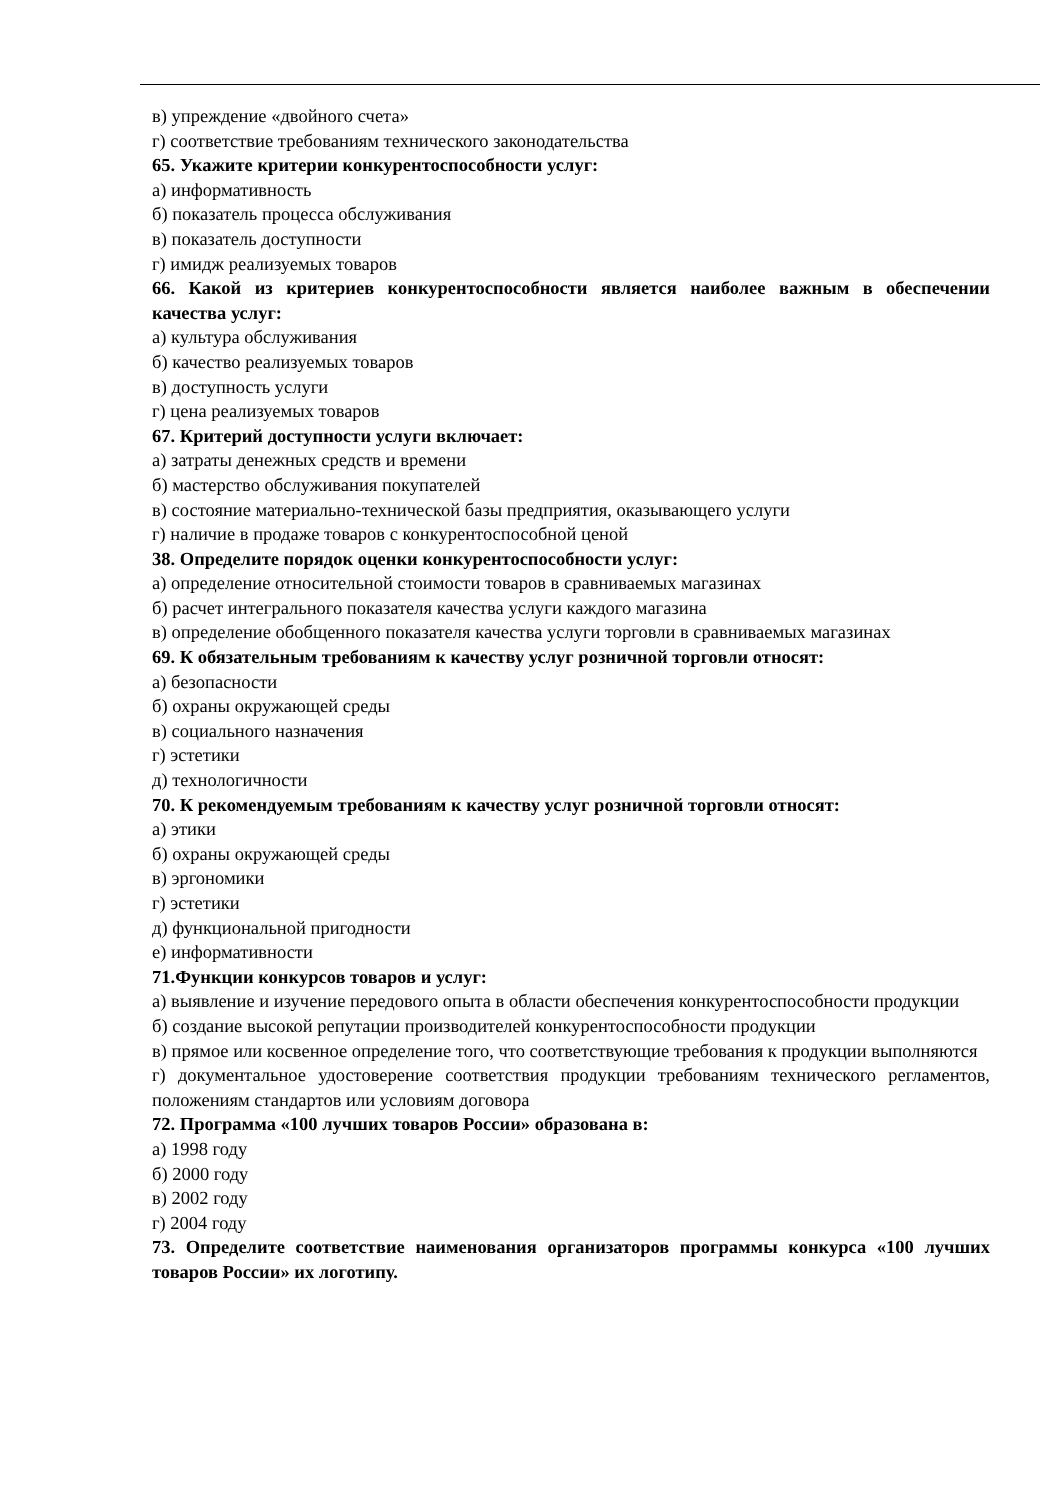в) упреждение «двойного счета»
г) соответствие требованиям технического законодательства
65. Укажите критерии конкурентоспособности услуг:
а) информативность
б) показатель процесса обслуживания
в) показатель доступности
г) имидж реализуемых товаров
66. Какой из критериев конкурентоспособности является наиболее важным в обеспечении качества услуг:
а) культура обслуживания
б) качество реализуемых товаров
в) доступность услуги
г) цена реализуемых товаров
67. Критерий доступности услуги включает:
а) затраты денежных средств и времени
б) мастерство обслуживания покупателей
в) состояние материально-технической базы предприятия, оказывающего услуги
г) наличие в продаже товаров с конкурентоспособной ценой
38. Определите порядок оценки конкурентоспособности услуг:
а) определение относительной стоимости товаров в сравниваемых магазинах
б) расчет интегрального показателя качества услуги каждого магазина
в) определение обобщенного показателя качества услуги торговли в сравниваемых магазинах
69. К обязательным требованиям к качеству услуг розничной торговли относят:
а) безопасности
б) охраны окружающей среды
в) социального назначения
г) эстетики
д) технологичности
70. К рекомендуемым требованиям к качеству услуг розничной торговли относят:
а) этики
б) охраны окружающей среды
в) эргономики
г) эстетики
д) функциональной пригодности
е) информативности
71.Функции конкурсов товаров и услуг:
а) выявление и изучение передового опыта в области обеспечения конкурентоспособности продукции
б) создание высокой репутации производителей конкурентоспособности продукции
в) прямое или косвенное определение того, что соответствующие требования к продукции выполняются
г) документальное удостоверение соответствия продукции требованиям технического регламентов, положениям стандартов или условиям договора
72. Программа «100 лучших товаров России» образована в:
а) 1998 году
б) 2000 году
в) 2002 году
г) 2004 году
73. Определите соответствие наименования организаторов программы конкурса «100 лучших товаров России» их логотипу.